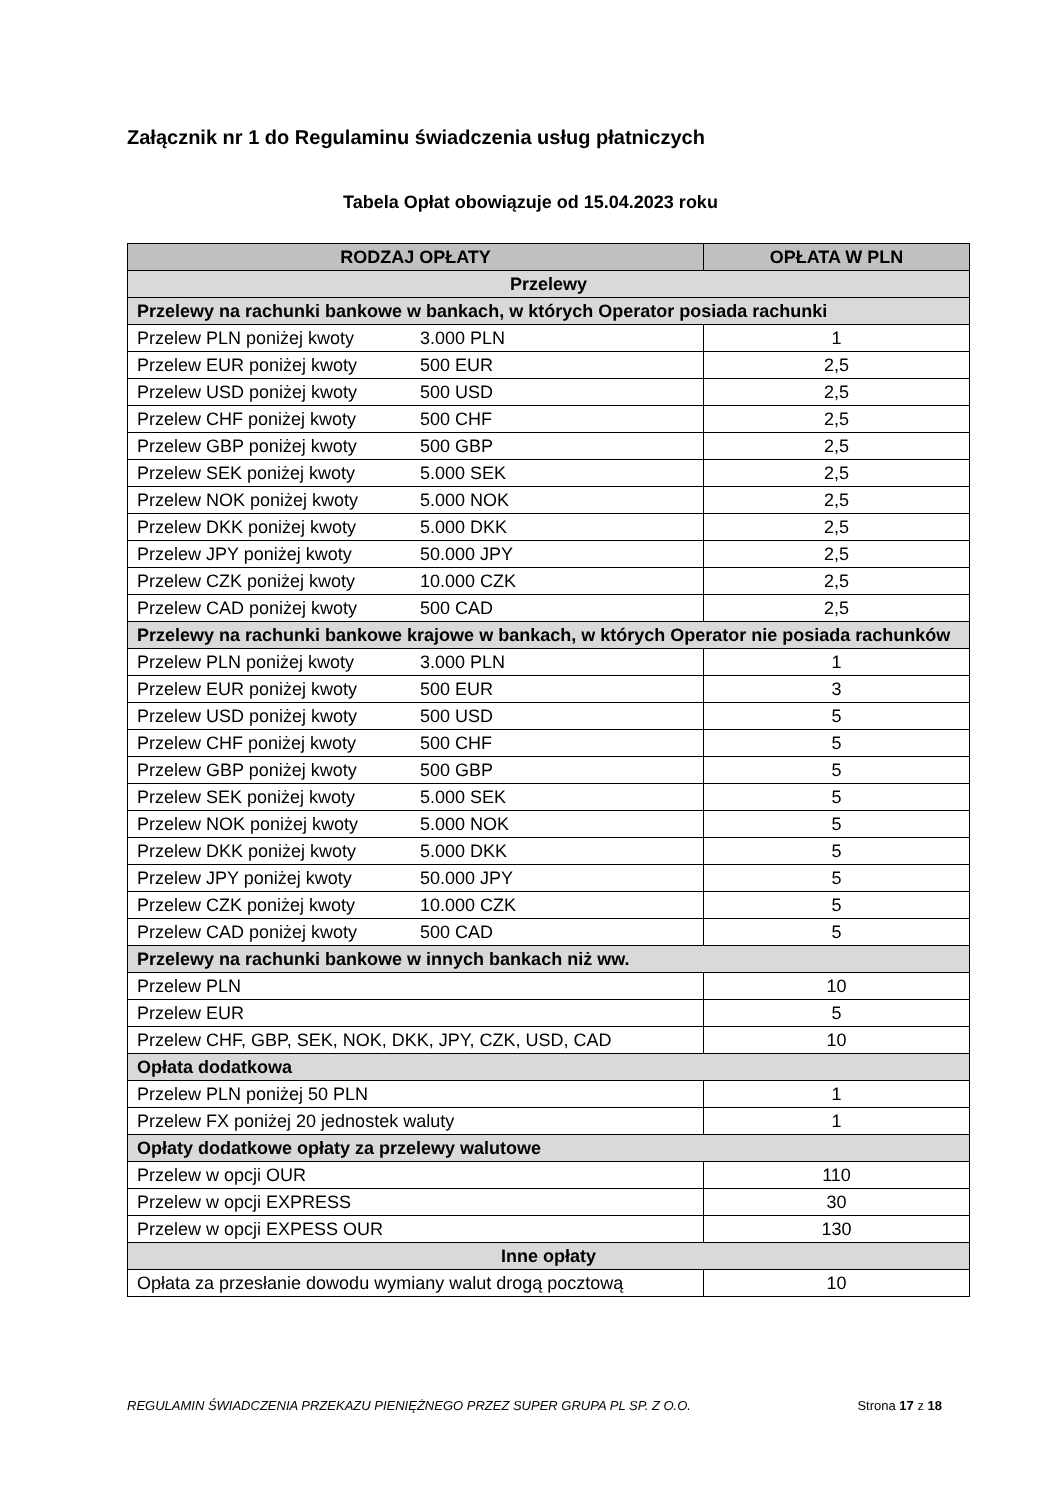Załącznik nr 1 do Regulaminu świadczenia usług płatniczych
Tabela Opłat obowiązuje od 15.04.2023 roku
| RODZAJ OPŁATY | OPŁATA W PLN |
| --- | --- |
| Przelewy | |
| Przelewy na rachunki bankowe w bankach, w których Operator posiada rachunki | |
| Przelew PLN poniżej kwoty 3.000 PLN | 1 |
| Przelew EUR poniżej kwoty 500 EUR | 2,5 |
| Przelew USD poniżej kwoty 500 USD | 2,5 |
| Przelew CHF poniżej kwoty 500 CHF | 2,5 |
| Przelew GBP poniżej kwoty 500 GBP | 2,5 |
| Przelew SEK poniżej kwoty 5.000 SEK | 2,5 |
| Przelew NOK poniżej kwoty 5.000 NOK | 2,5 |
| Przelew DKK poniżej kwoty 5.000 DKK | 2,5 |
| Przelew JPY poniżej kwoty 50.000 JPY | 2,5 |
| Przelew CZK poniżej kwoty 10.000 CZK | 2,5 |
| Przelew CAD poniżej kwoty 500 CAD | 2,5 |
| Przelewy na rachunki bankowe krajowe w bankach, w których Operator nie posiada rachunków | |
| Przelew PLN poniżej kwoty 3.000 PLN | 1 |
| Przelew EUR poniżej kwoty 500 EUR | 3 |
| Przelew USD poniżej kwoty 500 USD | 5 |
| Przelew CHF poniżej kwoty 500 CHF | 5 |
| Przelew GBP poniżej kwoty 500 GBP | 5 |
| Przelew SEK poniżej kwoty 5.000 SEK | 5 |
| Przelew NOK poniżej kwoty 5.000 NOK | 5 |
| Przelew DKK poniżej kwoty 5.000 DKK | 5 |
| Przelew JPY poniżej kwoty 50.000 JPY | 5 |
| Przelew CZK poniżej kwoty 10.000 CZK | 5 |
| Przelew CAD poniżej kwoty 500 CAD | 5 |
| Przelewy na rachunki bankowe w innych bankach niż ww. | |
| Przelew PLN | 10 |
| Przelew EUR | 5 |
| Przelew CHF, GBP, SEK, NOK, DKK, JPY, CZK, USD, CAD | 10 |
| Opłata dodatkowa | |
| Przelew PLN poniżej 50 PLN | 1 |
| Przelew FX poniżej 20 jednostek waluty | 1 |
| Opłaty dodatkowe opłaty za przelewy walutowe | |
| Przelew w opcji OUR | 110 |
| Przelew w opcji EXPRESS | 30 |
| Przelew w opcji EXPESS OUR | 130 |
| Inne opłaty | |
| Opłata za przesłanie dowodu wymiany walut drogą pocztową | 10 |
REGULAMIN ŚWIADCZENIA PRZEKAZU PIENIĘŻNEGO PRZEZ SUPER GRUPA PL SP. Z O.O. Strona 17 z 18